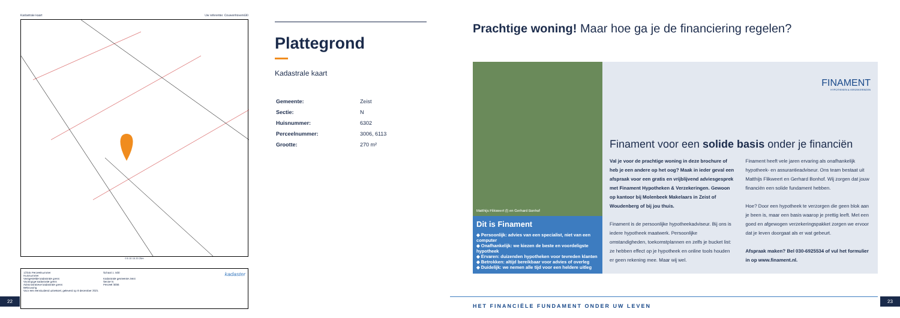Kadastrale kaart Uw referentie: Couwenhoven630
0 5 10 15 20 25m
12345 Perceelnummer
Huisnummer
Vastgestelde kadastrale grens
Voorlopige kadastrale grens
Administratieve kadastrale grens
Bebouwing
Voor een eensluidend uittreksel, geleverd op 9 december 2021
Schaal 1: 500
Kadastrale gemeente Zeist
Sectie N
Perceel 3006
kadaster
22
Plattegrond
Kadastrale kaart
| Gemeente: | Zeist |
| Sectie: | N |
| Huisnummer: | 6302 |
| Perceelnummer: | 3006, 6113 |
| Grootte: | 270 m² |
Prachtige woning! Maar hoe ga je de financiering regelen?
Matthijs Flikweert (l) en Gerhard Bonhof
Dit is Finament
◆ Persoonlijk: advies van een specialist, niet van een computer
◆ Onafhankelijk: we kiezen de beste en voordeligste hypotheek
◆ Ervaren: duizenden hypotheken voor tevreden klanten
◆ Betrokken: altijd bereikbaar voor advies of overleg
◆ Duidelijk: we nemen alle tijd voor een heldere uitleg
FINAMENT
HYPOTHEKEN & VERZEKERINGEN
Finament voor een solide basis onder je financiën
Val je voor de prachtige woning in deze brochure of heb je een andere op het oog? Maak in ieder geval een afspraak voor een gratis en vrijblijvend adviesgesprek met Finament Hypotheken & Verzekeringen. Gewoon op kantoor bij Molenbeek Makelaars in Zeist of Woudenberg of bij jou thuis.
Finament is de persoonlijke hypotheekadviseur. Bij ons is iedere hypotheek maatwerk. Persoonlijke omstandigheden, toekomstplannen en zelfs je bucket list: ze hebben effect op je hypotheek en online tools houden er geen rekening mee. Maar wij wel.
Finament heeft vele jaren ervaring als onafhankelijk hypotheek- en assurantieadviseur. Ons team bestaat uit Matthijs Flikweert en Gerhard Bonhof. Wij zorgen dat jouw financiën een solide fundament hebben.
Hoe? Door een hypotheek te verzorgen die geen blok aan je been is, maar een basis waarop je prettig leeft. Met een goed en afgewogen verzekeringspakket zorgen we ervoor dat je leven doorgaat als er wat gebeurt.
Afspraak maken? Bel 030-6925534 of vul het formulier in op www.finament.nl.
HET FINANCIËLE FUNDAMENT ONDER UW LEVEN
23